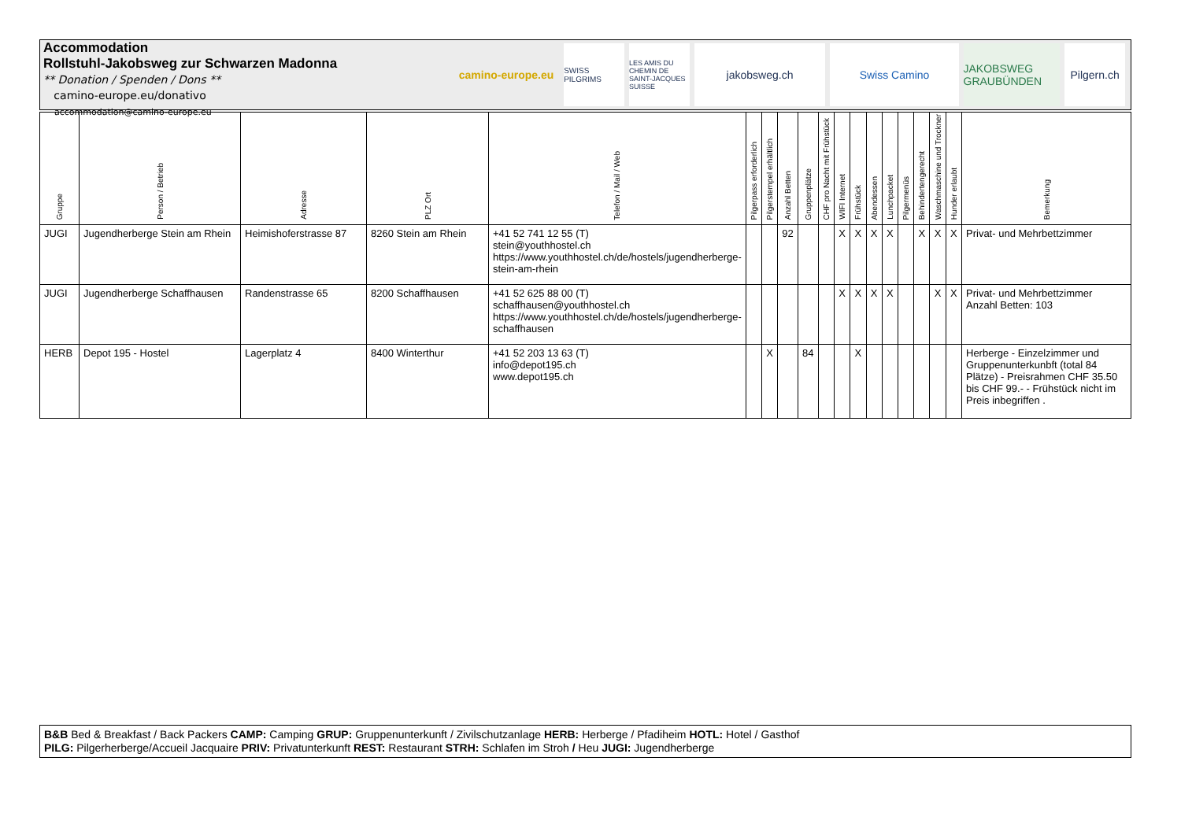Accommodation
Rollstuhl-Jakobsweg zur Schwarzen Madonna
** Donation / Spenden / Dons **
camino-europe.eu/donativo
accommodation@camino-europe.eu
camino-europe.eu
SWISS PILGRIMS
LES AMIS DU CHEMIN DE SAINT-JACQUES SUISSE
jakobsweg.ch Swiss Camino JAKOBSWEG GRAUBÜNDEN
Pilgern.ch
| Gruppe | Person / Betrieb | Adresse | PLZ Ort | Telefon / Mail / Web | Pilgerpass erforderlich | Pilgerstempel erhältlich | Anzahl Betten | Gruppenplätze | CHF pro Nacht mit Frühstück | WIFI Internet | Frühstück | Abendessen | Lunchpacket | Pilgermenüs | Behindertengerecht | Waschmaschine und Trockner | Hunder erlaubt | Bemerkung |
| --- | --- | --- | --- | --- | --- | --- | --- | --- | --- | --- | --- | --- | --- | --- | --- | --- | --- | --- |
| JUGI | Jugendherberge Stein am Rhein | Heimishoferstrasse 87 | 8260 Stein am Rhein | +41 52 741 12 55 (T) stein@youthhostel.ch https://www.youthhostel.ch/de/hostels/jugendherberge-stein-am-rhein | | | 92 | | | X | X | X | X | | X | X | X | Privat- und Mehrbettzimmer |
| JUGI | Jugendherberge Schaffhausen | Randenstrasse 65 | 8200 Schaffhausen | +41 52 625 88 00 (T) schaffhausen@youthhostel.ch https://www.youthhostel.ch/de/hostels/jugendherberge-schaffhausen | | | | | | X | X | X | X | | | X | X | Privat- und Mehrbettzimmer Anzahl Betten: 103 |
| HERB | Depot 195 - Hostel | Lagerplatz 4 | 8400 Winterthur | +41 52 203 13 63 (T) info@depot195.ch www.depot195.ch | | X | | 84 | | | X | | | | | | | Herberge - Einzelzimmer und Gruppenunterkunbft (total 84 Plätze) - Preisrahmen CHF 35.50 bis CHF 99.- - Frühstück nicht im Preis inbegriffen . |
B&B Bed & Breakfast / Back Packers CAMP: Camping GRUP: Gruppenunterkunft / Zivilschutzanlage HERB: Herberge / Pfadiheim HOTL: Hotel / Gasthof
PILG: Pilgerherberge/Accueil Jacquaire PRIV: Privatunterkunft REST: Restaurant STRH: Schlafen im Stroh / Heu JUGI: Jugendherberge